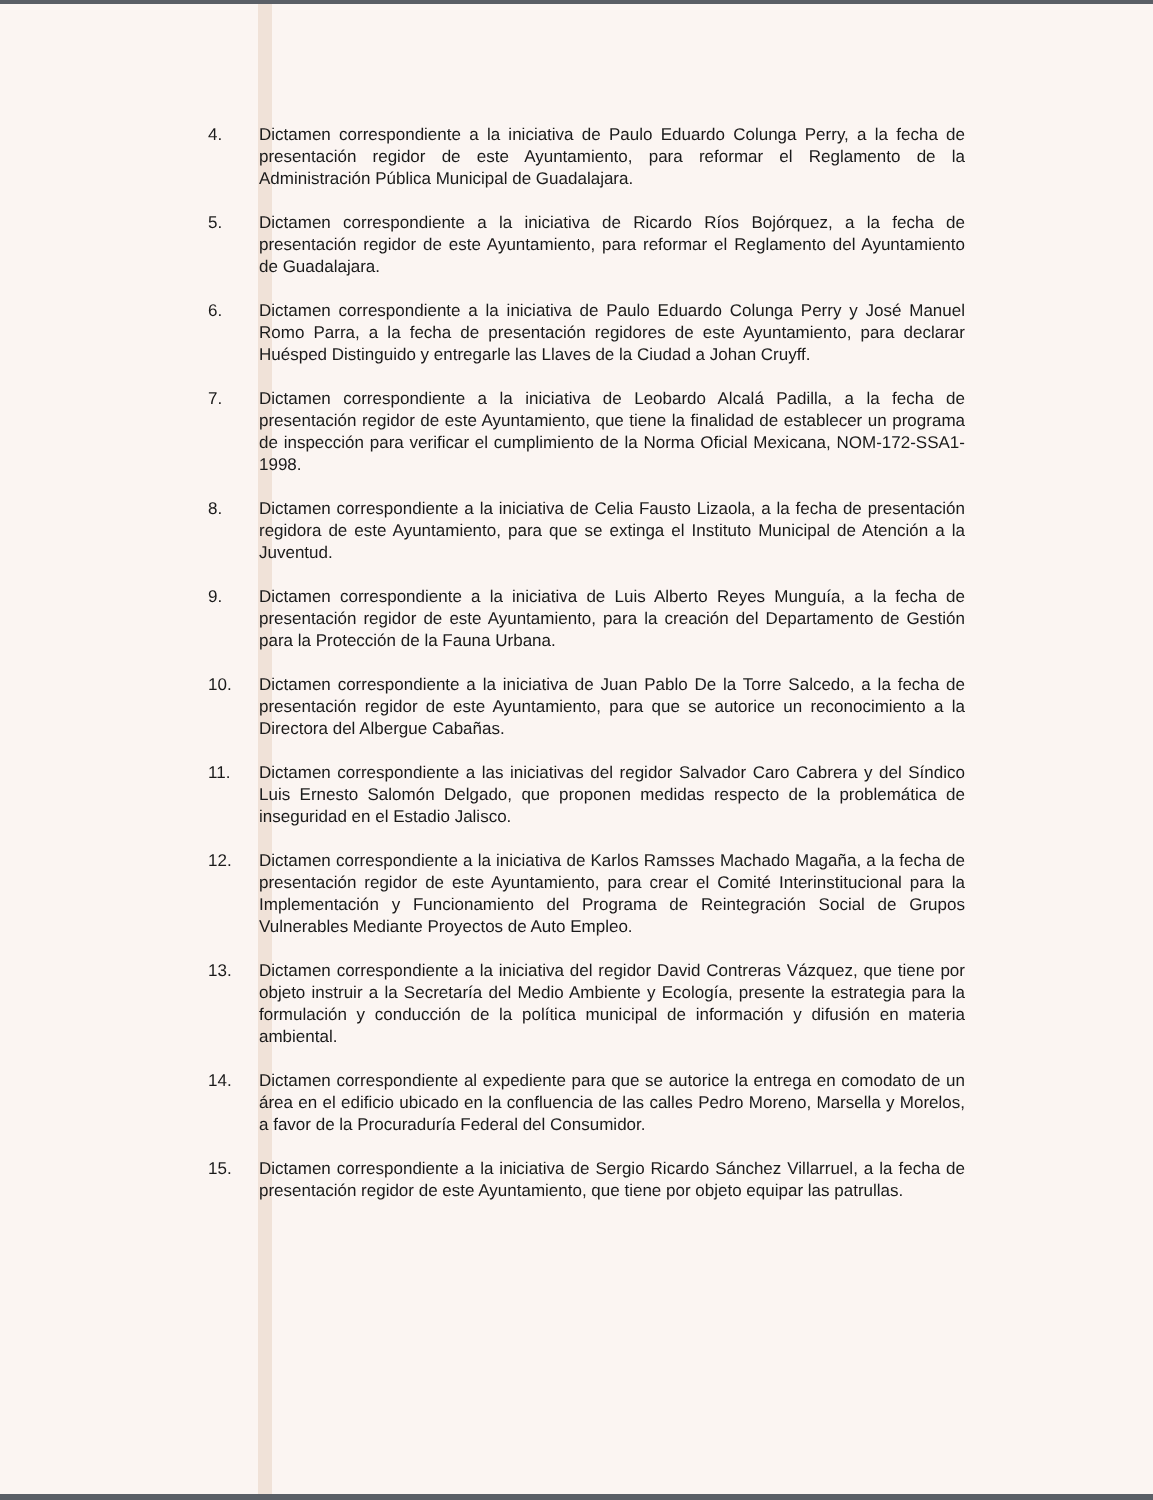4. Dictamen correspondiente a la iniciativa de Paulo Eduardo Colunga Perry, a la fecha de presentación regidor de este Ayuntamiento, para reformar el Reglamento de la Administración Pública Municipal de Guadalajara.
5. Dictamen correspondiente a la iniciativa de Ricardo Ríos Bojórquez, a la fecha de presentación regidor de este Ayuntamiento, para reformar el Reglamento del Ayuntamiento de Guadalajara.
6. Dictamen correspondiente a la iniciativa de Paulo Eduardo Colunga Perry y José Manuel Romo Parra, a la fecha de presentación regidores de este Ayuntamiento, para declarar Huésped Distinguido y entregarle las Llaves de la Ciudad a Johan Cruyff.
7. Dictamen correspondiente a la iniciativa de Leobardo Alcalá Padilla, a la fecha de presentación regidor de este Ayuntamiento, que tiene la finalidad de establecer un programa de inspección para verificar el cumplimiento de la Norma Oficial Mexicana, NOM-172-SSA1-1998.
8. Dictamen correspondiente a la iniciativa de Celia Fausto Lizaola, a la fecha de presentación regidora de este Ayuntamiento, para que se extinga el Instituto Municipal de Atención a la Juventud.
9. Dictamen correspondiente a la iniciativa de Luis Alberto Reyes Munguía, a la fecha de presentación regidor de este Ayuntamiento, para la creación del Departamento de Gestión para la Protección de la Fauna Urbana.
10. Dictamen correspondiente a la iniciativa de Juan Pablo De la Torre Salcedo, a la fecha de presentación regidor de este Ayuntamiento, para que se autorice un reconocimiento a la Directora del Albergue Cabañas.
11. Dictamen correspondiente a las iniciativas del regidor Salvador Caro Cabrera y del Síndico Luis Ernesto Salomón Delgado, que proponen medidas respecto de la problemática de inseguridad en el Estadio Jalisco.
12. Dictamen correspondiente a la iniciativa de Karlos Ramsses Machado Magaña, a la fecha de presentación regidor de este Ayuntamiento, para crear el Comité Interinstitucional para la Implementación y Funcionamiento del Programa de Reintegración Social de Grupos Vulnerables Mediante Proyectos de Auto Empleo.
13. Dictamen correspondiente a la iniciativa del regidor David Contreras Vázquez, que tiene por objeto instruir a la Secretaría del Medio Ambiente y Ecología, presente la estrategia para la formulación y conducción de la política municipal de información y difusión en materia ambiental.
14. Dictamen correspondiente al expediente para que se autorice la entrega en comodato de un área en el edificio ubicado en la confluencia de las calles Pedro Moreno, Marsella y Morelos, a favor de la Procuraduría Federal del Consumidor.
15. Dictamen correspondiente a la iniciativa de Sergio Ricardo Sánchez Villarruel, a la fecha de presentación regidor de este Ayuntamiento, que tiene por objeto equipar las patrullas.